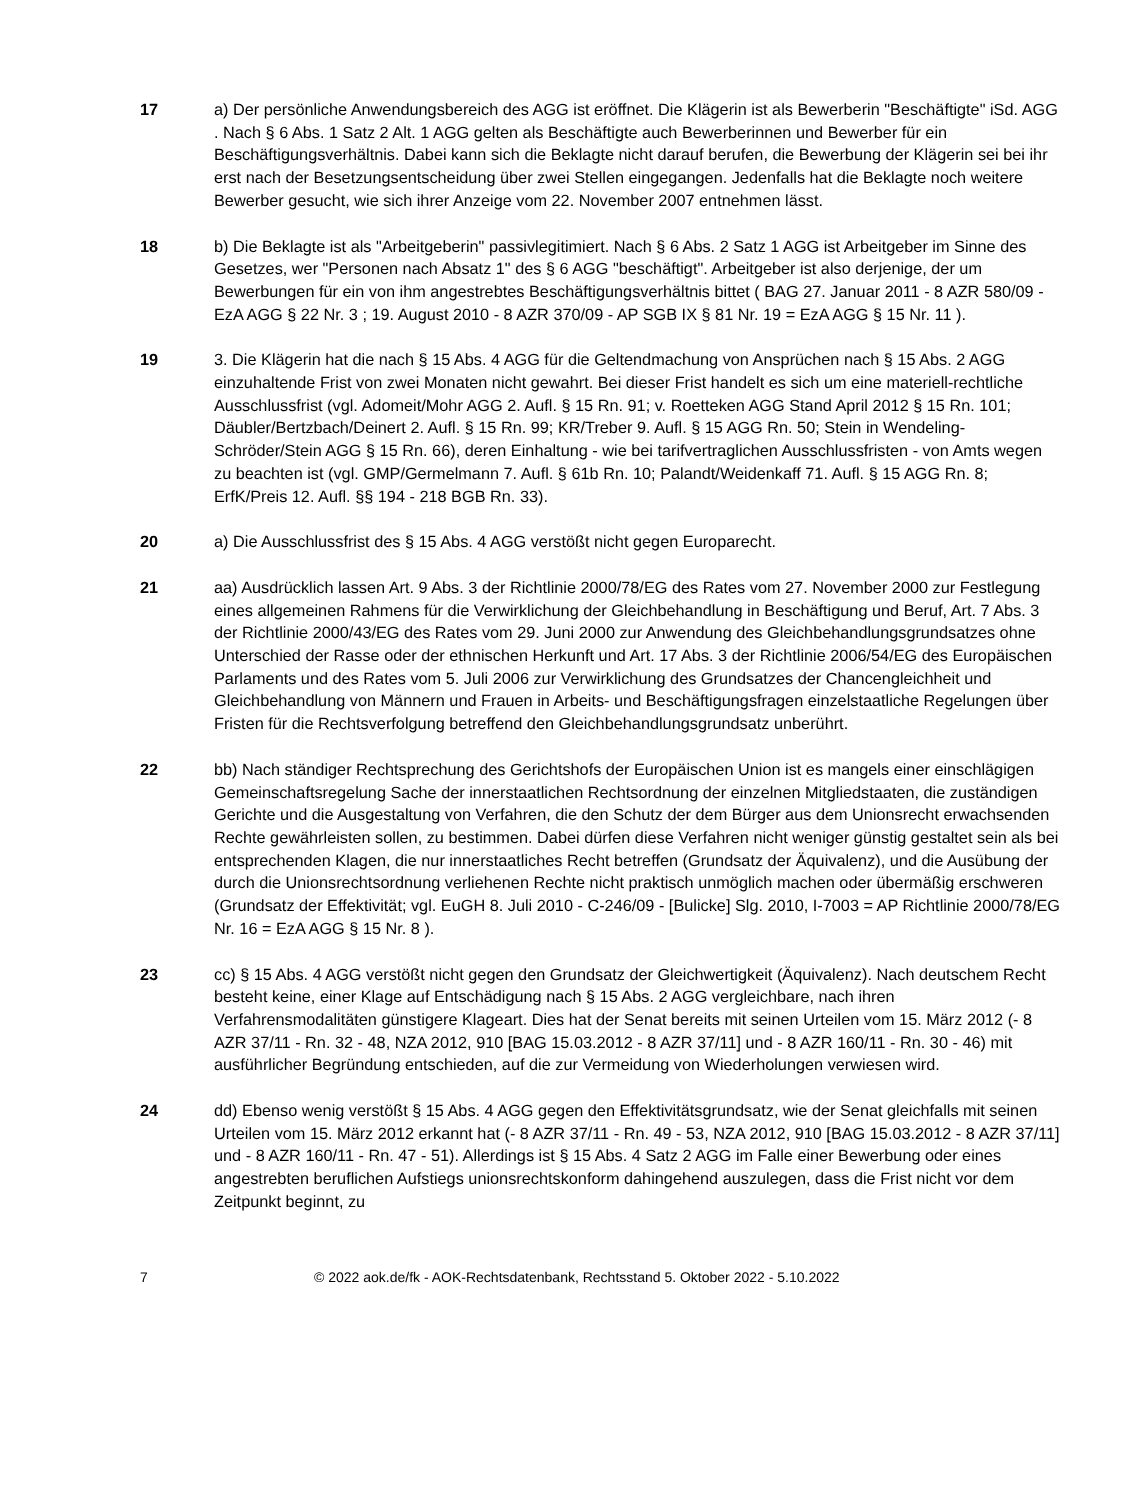17 a) Der persönliche Anwendungsbereich des AGG ist eröffnet. Die Klägerin ist als Bewerberin "Beschäftigte" iSd. AGG . Nach § 6 Abs. 1 Satz 2 Alt. 1 AGG gelten als Beschäftigte auch Bewerberinnen und Bewerber für ein Beschäftigungsverhältnis. Dabei kann sich die Beklagte nicht darauf berufen, die Bewerbung der Klägerin sei bei ihr erst nach der Besetzungsentscheidung über zwei Stellen eingegangen. Jedenfalls hat die Beklagte noch weitere Bewerber gesucht, wie sich ihrer Anzeige vom 22. November 2007 entnehmen lässt.
18 b) Die Beklagte ist als "Arbeitgeberin" passivlegitimiert. Nach § 6 Abs. 2 Satz 1 AGG ist Arbeitgeber im Sinne des Gesetzes, wer "Personen nach Absatz 1" des § 6 AGG "beschäftigt". Arbeitgeber ist also derjenige, der um Bewerbungen für ein von ihm angestrebtes Beschäftigungsverhältnis bittet ( BAG 27. Januar 2011 - 8 AZR 580/09 - EzA AGG § 22 Nr. 3 ; 19. August 2010 - 8 AZR 370/09 - AP SGB IX § 81 Nr. 19 = EzA AGG § 15 Nr. 11 ).
19 3. Die Klägerin hat die nach § 15 Abs. 4 AGG für die Geltendmachung von Ansprüchen nach § 15 Abs. 2 AGG einzuhaltende Frist von zwei Monaten nicht gewahrt. Bei dieser Frist handelt es sich um eine materiell-rechtliche Ausschlussfrist (vgl. Adomeit/Mohr AGG 2. Aufl. § 15 Rn. 91; v. Roetteken AGG Stand April 2012 § 15 Rn. 101; Däubler/Bertzbach/Deinert 2. Aufl. § 15 Rn. 99; KR/Treber 9. Aufl. § 15 AGG Rn. 50; Stein in Wendeling-Schröder/Stein AGG § 15 Rn. 66), deren Einhaltung - wie bei tarifvertraglichen Ausschlussfristen - von Amts wegen zu beachten ist (vgl. GMP/Germelmann 7. Aufl. § 61b Rn. 10; Palandt/Weidenkaff 71. Aufl. § 15 AGG Rn. 8; ErfK/Preis 12. Aufl. §§ 194 - 218 BGB Rn. 33).
20 a) Die Ausschlussfrist des § 15 Abs. 4 AGG verstößt nicht gegen Europarecht.
21 aa) Ausdrücklich lassen Art. 9 Abs. 3 der Richtlinie 2000/78/EG des Rates vom 27. November 2000 zur Festlegung eines allgemeinen Rahmens für die Verwirklichung der Gleichbehandlung in Beschäftigung und Beruf, Art. 7 Abs. 3 der Richtlinie 2000/43/EG des Rates vom 29. Juni 2000 zur Anwendung des Gleichbehandlungsgrundsatzes ohne Unterschied der Rasse oder der ethnischen Herkunft und Art. 17 Abs. 3 der Richtlinie 2006/54/EG des Europäischen Parlaments und des Rates vom 5. Juli 2006 zur Verwirklichung des Grundsatzes der Chancengleichheit und Gleichbehandlung von Männern und Frauen in Arbeits- und Beschäftigungsfragen einzelstaatliche Regelungen über Fristen für die Rechtsverfolgung betreffend den Gleichbehandlungsgrundsatz unberührt.
22 bb) Nach ständiger Rechtsprechung des Gerichtshofs der Europäischen Union ist es mangels einer einschlägigen Gemeinschaftsregelung Sache der innerstaatlichen Rechtsordnung der einzelnen Mitgliedstaaten, die zuständigen Gerichte und die Ausgestaltung von Verfahren, die den Schutz der dem Bürger aus dem Unionsrecht erwachsenden Rechte gewährleisten sollen, zu bestimmen. Dabei dürfen diese Verfahren nicht weniger günstig gestaltet sein als bei entsprechenden Klagen, die nur innerstaatliches Recht betreffen (Grundsatz der Äquivalenz), und die Ausübung der durch die Unionsrechtsordnung verliehenen Rechte nicht praktisch unmöglich machen oder übermäßig erschweren (Grundsatz der Effektivität; vgl. EuGH 8. Juli 2010 - C-246/09 - [Bulicke] Slg. 2010, I-7003 = AP Richtlinie 2000/78/EG Nr. 16 = EzA AGG § 15 Nr. 8 ).
23 cc) § 15 Abs. 4 AGG verstößt nicht gegen den Grundsatz der Gleichwertigkeit (Äquivalenz). Nach deutschem Recht besteht keine, einer Klage auf Entschädigung nach § 15 Abs. 2 AGG vergleichbare, nach ihren Verfahrensmodalitäten günstigere Klageart. Dies hat der Senat bereits mit seinen Urteilen vom 15. März 2012 (- 8 AZR 37/11 - Rn. 32 - 48, NZA 2012, 910 [BAG 15.03.2012 - 8 AZR 37/11] und - 8 AZR 160/11 - Rn. 30 - 46) mit ausführlicher Begründung entschieden, auf die zur Vermeidung von Wiederholungen verwiesen wird.
24 dd) Ebenso wenig verstößt § 15 Abs. 4 AGG gegen den Effektivitätsgrundsatz, wie der Senat gleichfalls mit seinen Urteilen vom 15. März 2012 erkannt hat (- 8 AZR 37/11 - Rn. 49 - 53, NZA 2012, 910 [BAG 15.03.2012 - 8 AZR 37/11] und - 8 AZR 160/11 - Rn. 47 - 51). Allerdings ist § 15 Abs. 4 Satz 2 AGG im Falle einer Bewerbung oder eines angestrebten beruflichen Aufstiegs unionsrechtskonform dahingehend auszulegen, dass die Frist nicht vor dem Zeitpunkt beginnt, zu
7 © 2022 aok.de/fk - AOK-Rechtsdatenbank, Rechtsstand 5. Oktober 2022 - 5.10.2022